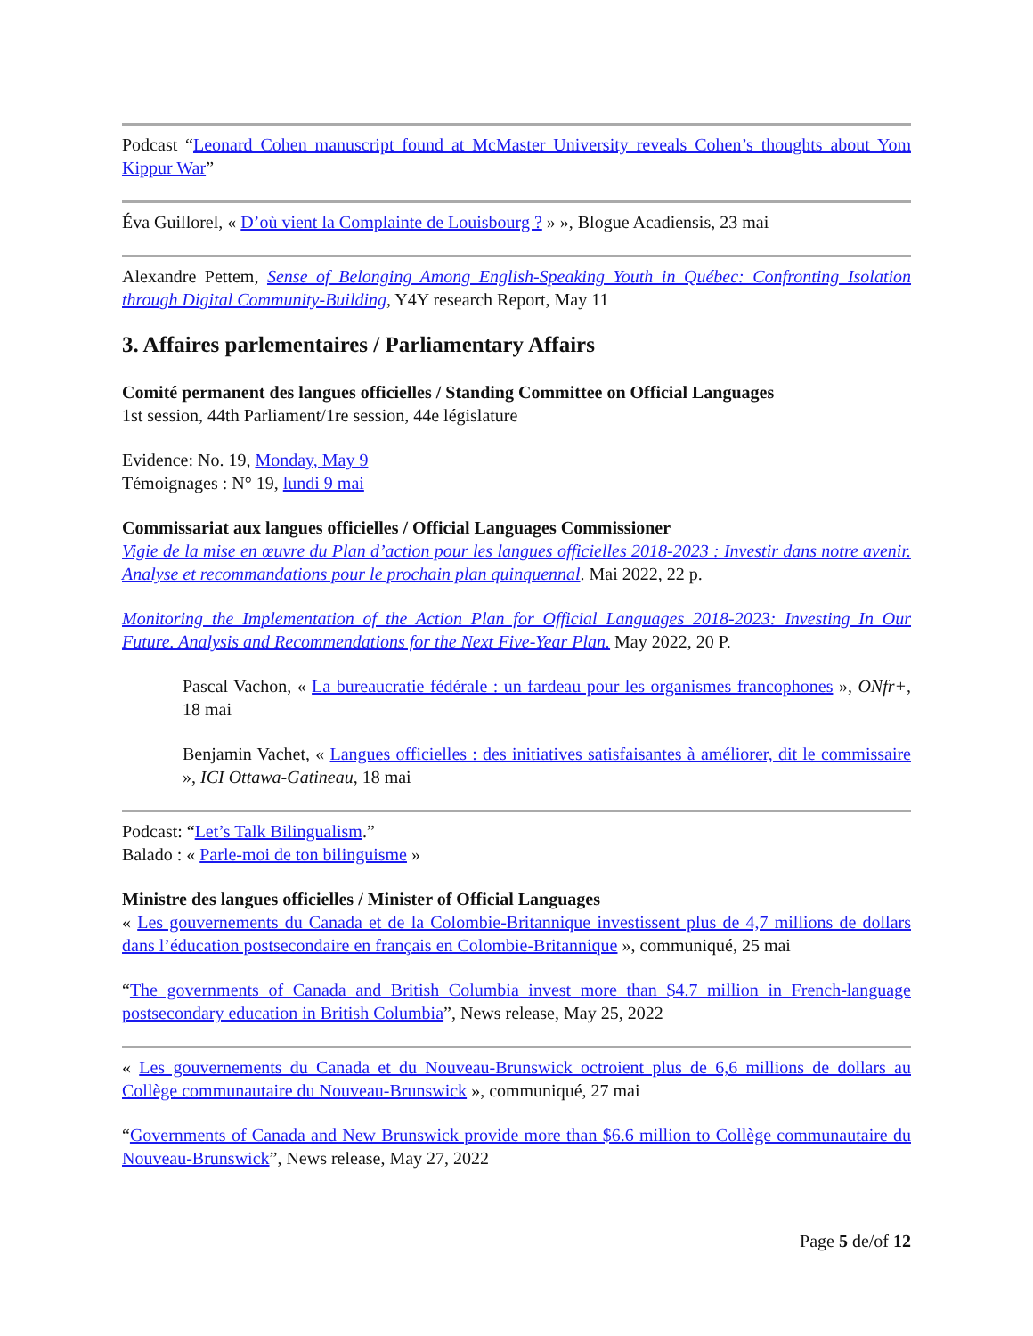Podcast “Leonard Cohen manuscript found at McMaster University reveals Cohen’s thoughts about Yom Kippur War”
Éva Guillorel, « D’où vient la Complainte de Louisbourg ? » », Blogue Acadiensis, 23 mai
Alexandre Pettem, Sense of Belonging Among English-Speaking Youth in Québec: Confronting Isolation through Digital Community-Building, Y4Y research Report, May 11
3. Affaires parlementaires / Parliamentary Affairs
Comité permanent des langues officielles / Standing Committee on Official Languages
1st session, 44th Parliament/1re session, 44e législature
Evidence: No. 19, Monday, May 9
Témoignages : N° 19, lundi 9 mai
Commissariat aux langues officielles / Official Languages Commissioner
Vigie de la mise en œuvre du Plan d’action pour les langues officielles 2018-2023 : Investir dans notre avenir. Analyse et recommandations pour le prochain plan quinquennal. Mai 2022, 22 p.
Monitoring the Implementation of the Action Plan for Official Languages 2018-2023: Investing In Our Future. Analysis and Recommendations for the Next Five-Year Plan. May 2022, 20 P.
Pascal Vachon, « La bureaucratie fédérale : un fardeau pour les organismes francophones », ONfr+, 18 mai
Benjamin Vachet, « Langues officielles : des initiatives satisfaisantes à améliorer, dit le commissaire », ICI Ottawa-Gatineau, 18 mai
Podcast: “Let’s Talk Bilingualism.”
Balado : « Parle-moi de ton bilinguisme »
Ministre des langues officielles / Minister of Official Languages
« Les gouvernements du Canada et de la Colombie-Britannique investissent plus de 4,7 millions de dollars dans l’éducation postsecondaire en français en Colombie-Britannique », communiqué, 25 mai
“The governments of Canada and British Columbia invest more than $4.7 million in French-language postsecondary education in British Columbia”, News release, May 25, 2022
« Les gouvernements du Canada et du Nouveau-Brunswick octroient plus de 6,6 millions de dollars au Collège communautaire du Nouveau-Brunswick », communiqué, 27 mai
“Governments of Canada and New Brunswick provide more than $6.6 million to Collège communautaire du Nouveau-Brunswick”, News release, May 27, 2022
Page 5 de/of 12